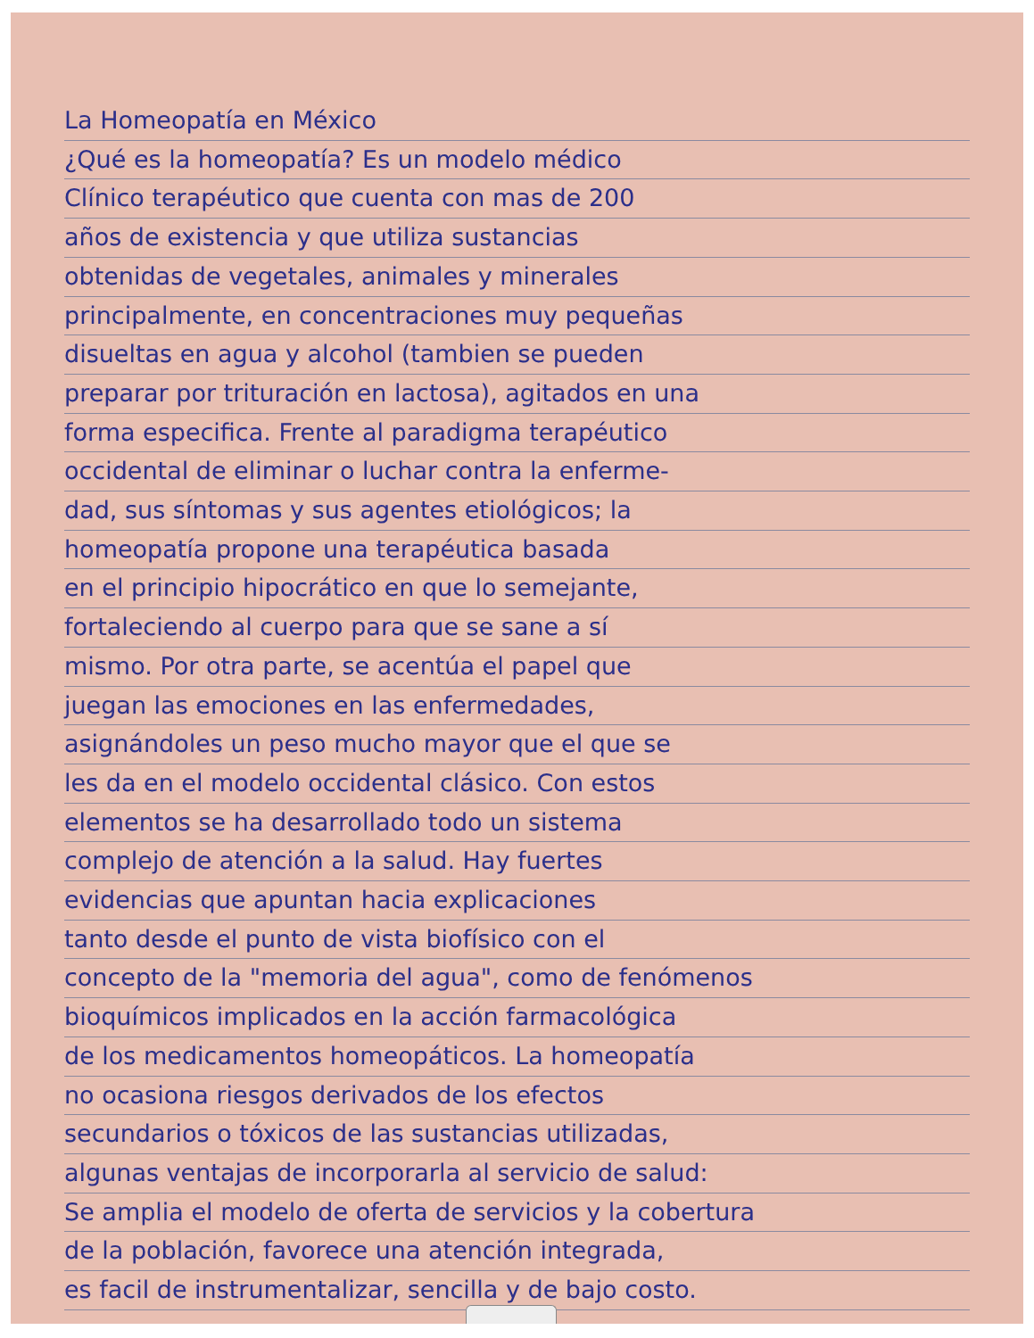La Homeopatía en México
¿Qué es la homeopatía? Es un modelo médico
Clínico terapéutico que cuenta con mas de 200
años de existencia y que utiliza sustancias
obtenidas de vegetales, animales y minerales
principalmente, en concentraciones muy pequeñas
disueltas en agua y alcohol (tambien se pueden
preparar por trituración en lactosa), agitados en una
forma especifica. Frente al paradigma terapéutico
occidental de eliminar o luchar contra la enferme-
dad, sus síntomas y sus agentes etiológicos; la
homeopatía propone una terapéutica basada
en el principio hipocrático en que lo semejante,
fortaleciendo al cuerpo para que se sane a sí
mismo. Por otra parte, se acentúa el papel que
juegan las emociones en las enfermedades,
asignándoles un peso mucho mayor que el que se
les da en el modelo occidental clásico. Con estos
elementos se ha desarrollado todo un sistema
complejo de atención a la salud. Hay fuertes
evidencias que apuntan hacia explicaciones
tanto desde el punto de vista biofísico con el
concepto de la "memoria del agua", como de fenómenos
bioquímicos implicados en la acción farmacológica
de los medicamentos homeopáticos. La homeopatía
no ocasiona riesgos derivados de los efectos
secundarios o tóxicos de las sustancias utilizadas,
algunas ventajas de incorporarla al servicio de salud:
Se amplia el modelo de oferta de servicios y la cobertura
de la población, favorece una atención integrada,
es facil de instrumentalizar, sencilla y de bajo costo.